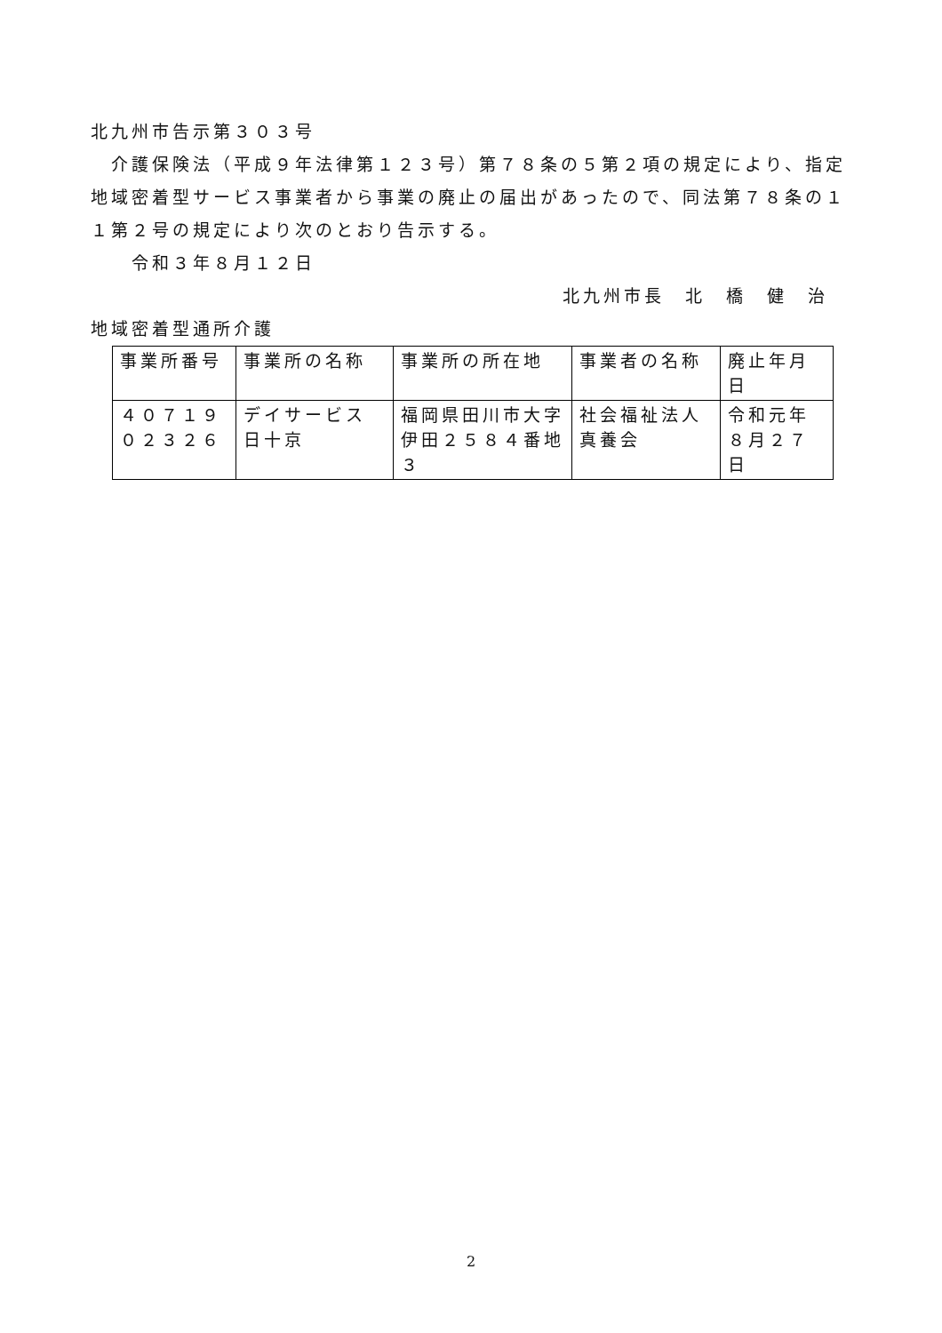北九州市告示第３０３号
　介護保険法（平成９年法律第１２３号）第７８条の５第２項の規定により、指定地域密着型サービス事業者から事業の廃止の届出があったので、同法第７８条の１１第２号の規定により次のとおり告示する。
　　令和３年８月１２日
北九州市長　北　橋　健　治
地域密着型通所介護
| 事業所番号 | 事業所の名称 | 事業所の所在地 | 事業者の名称 | 廃止年月日 |
| ４０７１９０２３２６ | デイサービス日十京 | 福岡県田川市大字伊田２５８４番地３ | 社会福祉法人真養会 | 令和元年８月２７日 |
2